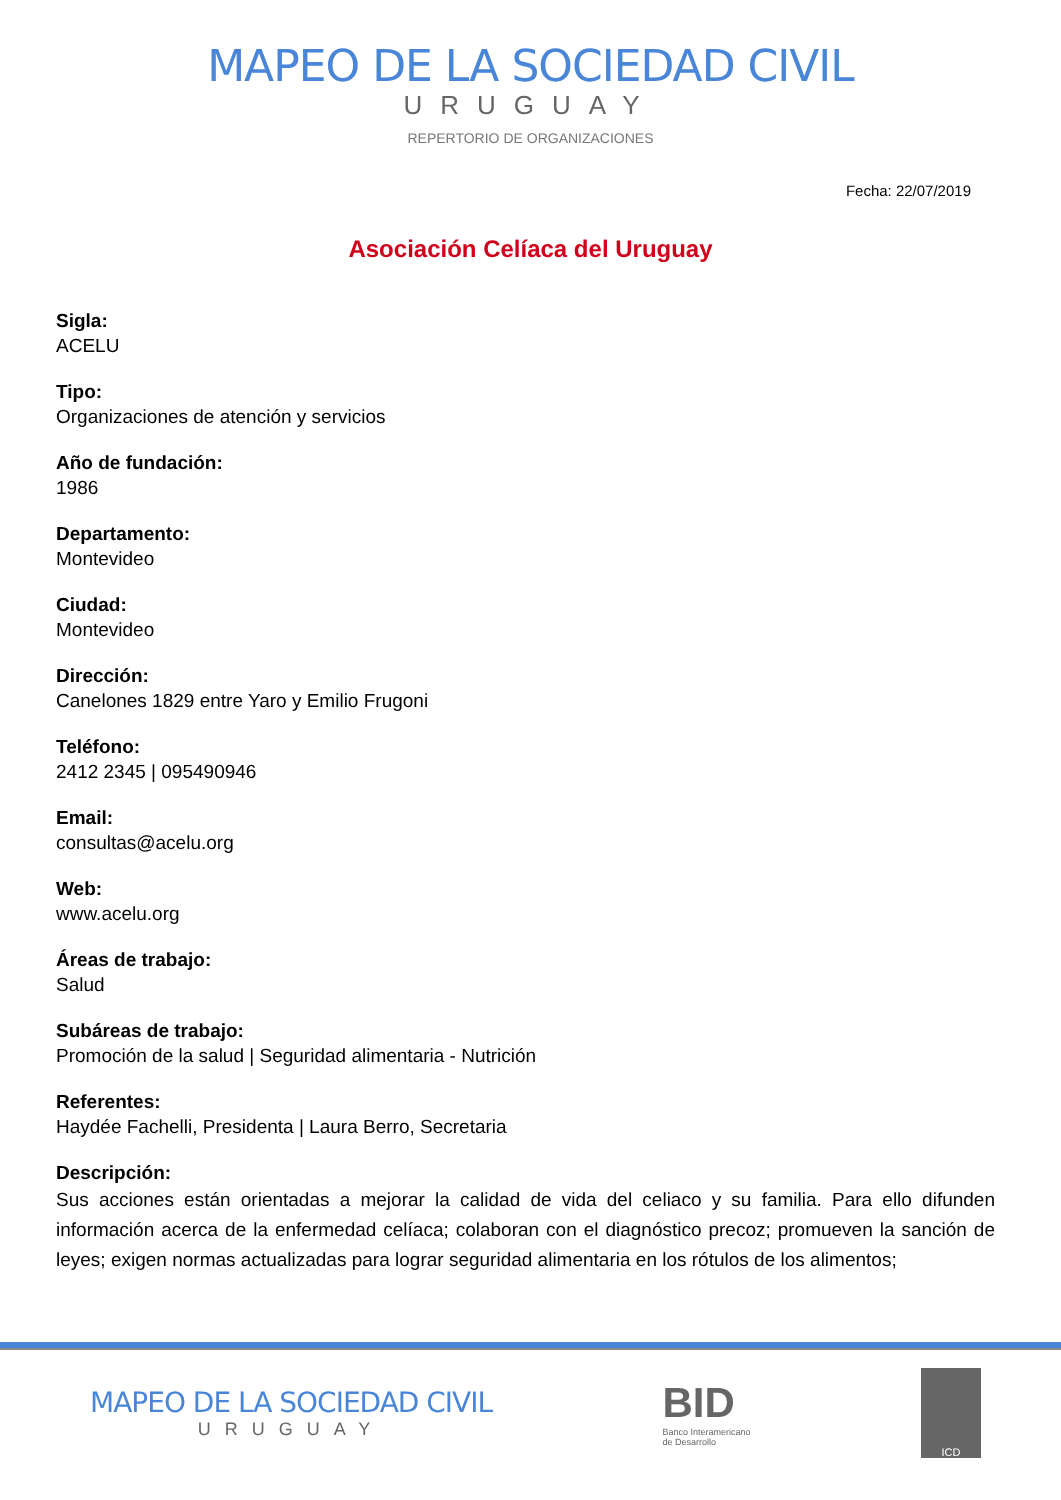MAPEO DE LA SOCIEDAD CIVIL
URUGUAY
REPERTORIO DE ORGANIZACIONES
Fecha: 22/07/2019
Asociación Celíaca del Uruguay
Sigla:
ACELU
Tipo:
Organizaciones de atención y servicios
Año de fundación:
1986
Departamento:
Montevideo
Ciudad:
Montevideo
Dirección:
Canelones 1829 entre Yaro y Emilio Frugoni
Teléfono:
2412 2345 | 095490946
Email:
consultas@acelu.org
Web:
www.acelu.org
Áreas de trabajo:
Salud
Subáreas de trabajo:
Promoción de la salud | Seguridad alimentaria - Nutrición
Referentes:
Haydée Fachelli, Presidenta | Laura Berro, Secretaria
Descripción:
Sus acciones están orientadas a mejorar la calidad de vida del celiaco y su familia. Para ello difunden información acerca de la enfermedad celíaca; colaboran con el diagnóstico precoz; promueven la sanción de leyes; exigen normas actualizadas para lograr seguridad alimentaria en los rótulos de los alimentos;
MAPEO DE LA SOCIEDAD CIVIL
URUGUAY
BID
Banco Interamericano
de Desarrollo
ICD